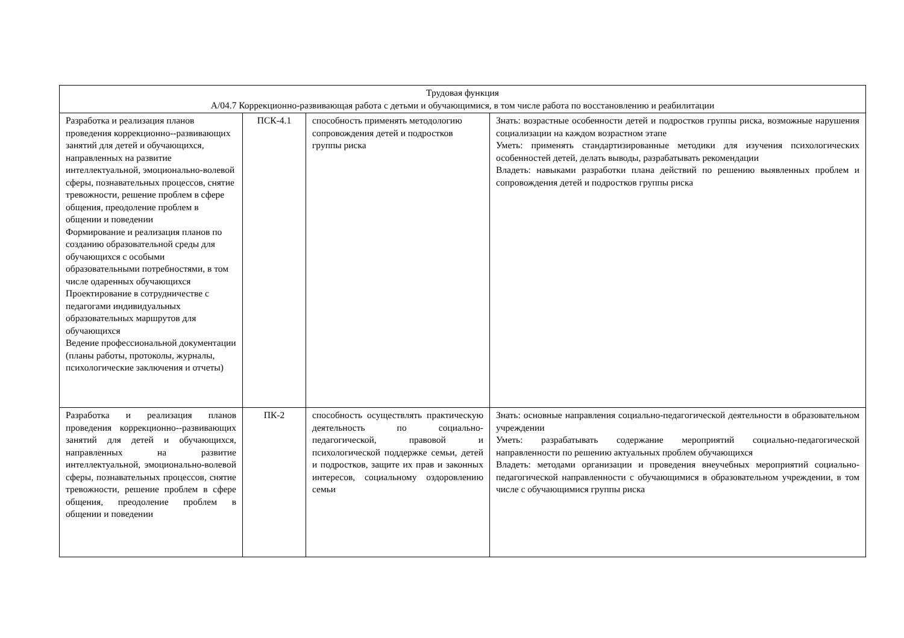| Трудовая функция А/04.7 Коррекционно-развивающая работа с детьми и обучающимися, в том числе работа по восстановлению и реабилитации | | | |
| Разработка и реализация планов проведения коррекционно--развивающих занятий для детей и обучающихся, направленных на развитие интеллектуальной, эмоционально-волевой сферы, познавательных процессов, снятие тревожности, решение проблем в сфере общения, преодоление проблем в общении и поведении Формирование и реализация планов по созданию образовательной среды для обучающихся с особыми образовательными потребностями, в том числе одаренных обучающихся Проектирование в сотрудничестве с педагогами индивидуальных образовательных маршрутов для обучающихся Ведение профессиональной документации (планы работы, протоколы, журналы, психологические заключения и отчеты) | ПСК-4.1 | способность применять методологию сопровождения детей и подростков группы риска | Знать: возрастные особенности детей и подростков группы риска, возможные нарушения социализации на каждом возрастном этапе Уметь: применять стандартизированные методики для изучения психологических особенностей детей, делать выводы, разрабатывать рекомендации Владеть: навыками разработки плана действий по решению выявленных проблем и сопровождения детей и подростков группы риска |
| Разработка и реализация планов проведения коррекционно--развивающих занятий для детей и обучающихся, направленных на развитие интеллектуальной, эмоционально-волевой сферы, познавательных процессов, снятие тревожности, решение проблем в сфере общения, преодоление проблем в общении и поведении | ПК-2 | способность осуществлять практическую деятельность по социально-педагогической, правовой и психологической поддержке семьи, детей и подростков, защите их прав и законных интересов, социальному оздоровлению семьи | Знать: основные направления социально-педагогической деятельности в образовательном учреждении Уметь: разрабатывать содержание мероприятий социально-педагогической направленности по решению актуальных проблем обучающихся Владеть: методами организации и проведения внеучебных мероприятий социально-педагогической направленности с обучающимися в образовательном учреждении, в том числе с обучающимися группы риска |